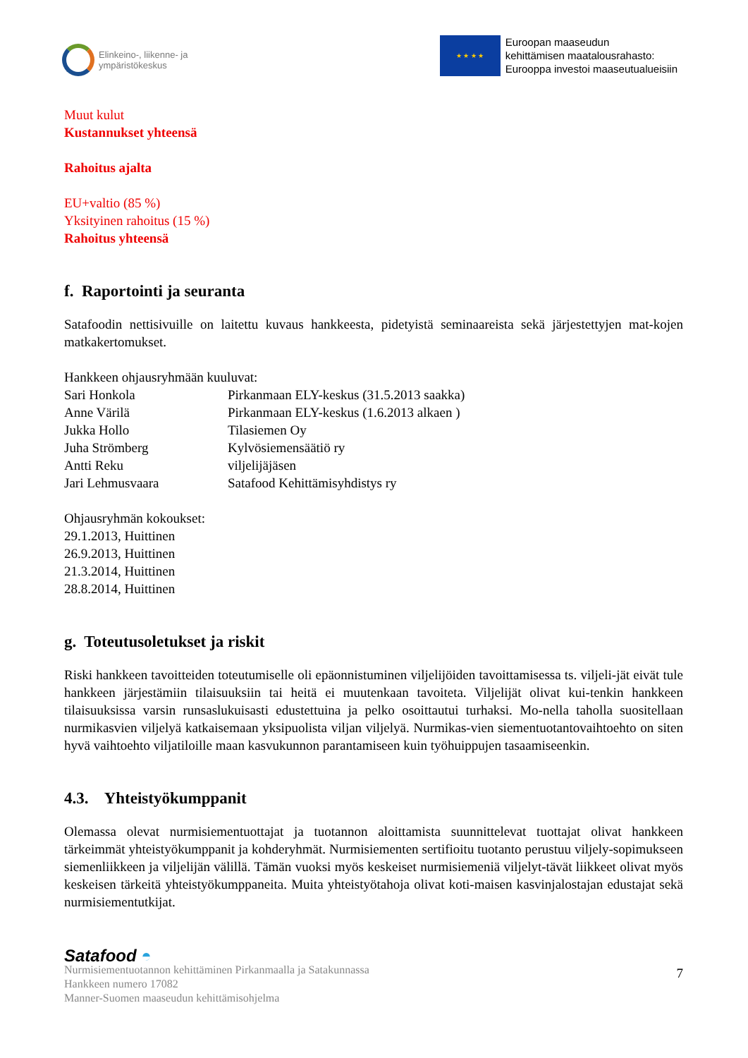Elinkeino-, liikenne- ja
ympäristökeskus
★ ★ ★ ★
Euroopan maaseudun
kehittämisen maatalousrahasto:
Eurooppa investoi maaseutualueisiin
Muut kulut
Kustannukset yhteensä
Rahoitus ajalta
EU+valtio (85 %)
Yksityinen rahoitus (15 %)
Rahoitus yhteensä
f. Raportointi ja seuranta
Satafoodin nettisivuille on laitettu kuvaus hankkeesta, pidetyistä seminaareista sekä järjestettyjen mat-kojen matkakertomukset.
Hankkeen ohjausryhmään kuuluvat:
| Sari Honkola | Pirkanmaan ELY-keskus (31.5.2013 saakka) |
| Anne Värilä | Pirkanmaan ELY-keskus (1.6.2013 alkaen ) |
| Jukka Hollo | Tilasiemen Oy |
| Juha Strömberg | Kylvösiemensäätiö ry |
| Antti Reku | viljelijäjäsen |
| Jari Lehmusvaara | Satafood Kehittämisyhdistys ry |
Ohjausryhmän kokoukset:
29.1.2013, Huittinen
26.9.2013, Huittinen
21.3.2014, Huittinen
28.8.2014, Huittinen
g. Toteutusoletukset ja riskit
Riski hankkeen tavoitteiden toteutumiselle oli epäonnistuminen viljelijöiden tavoittamisessa ts. viljeli-jät eivät tule hankkeen järjestämiin tilaisuuksiin tai heitä ei muutenkaan tavoiteta. Viljelijät olivat kui-tenkin hankkeen tilaisuuksissa varsin runsaslukuisasti edustettuina ja pelko osoittautui turhaksi. Mo-nella taholla suositellaan nurmikasvien viljelyä katkaisemaan yksipuolista viljan viljelyä. Nurmikas-vien siementuotantovaihtoehto on siten hyvä vaihtoehto viljatiloille maan kasvukunnon parantamiseen kuin työhuippujen tasaamiseenkin.
4.3. Yhteistyökumppanit
Olemassa olevat nurmisiementuottajat ja tuotannon aloittamista suunnittelevat tuottajat olivat hankkeen tärkeimmät yhteistyökumppanit ja kohderyhmät. Nurmisiementen sertifioitu tuotanto perustuu viljely-sopimukseen siemenliikkeen ja viljelijän välillä. Tämän vuoksi myös keskeiset nurmisiemeniä viljelyt-tävät liikkeet olivat myös keskeisen tärkeitä yhteistyökumppaneita. Muita yhteistyötahoja olivat koti-maisen kasvinjalostajan edustajat sekä nurmisiementutkijat.
Satafood ◓
7
Nurmisiementuotannon kehittäminen Pirkanmaalla ja Satakunnassa
Hankkeen numero 17082
Manner-Suomen maaseudun kehittämisohjelma